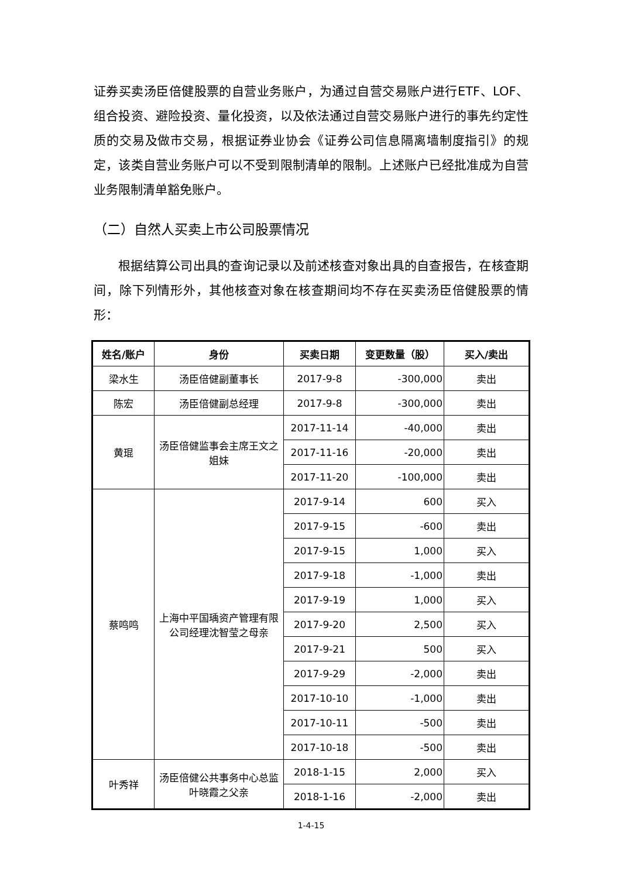证券买卖汤臣倍健股票的自营业务账户，为通过自营交易账户进行ETF、LOF、组合投资、避险投资、量化投资，以及依法通过自营交易账户进行的事先约定性质的交易及做市交易，根据证券业协会《证券公司信息隔离墙制度指引》的规定，该类自营业务账户可以不受到限制清单的限制。上述账户已经批准成为自营业务限制清单豁免账户。
（二）自然人买卖上市公司股票情况
根据结算公司出具的查询记录以及前述核查对象出具的自查报告，在核查期间，除下列情形外，其他核查对象在核查期间均不存在买卖汤臣倍健股票的情形：
| 姓名/账户 | 身份 | 买卖日期 | 变更数量（股） | 买入/卖出 |
| --- | --- | --- | --- | --- |
| 梁水生 | 汤臣倍健副董事长 | 2017-9-8 | -300,000 | 卖出 |
| 陈宏 | 汤臣倍健副总经理 | 2017-9-8 | -300,000 | 卖出 |
| 黄琨 | 汤臣倍健监事会主席王文之姐妹 | 2017-11-14 | -40,000 | 卖出 |
| | | 2017-11-16 | -20,000 | 卖出 |
| | | 2017-11-20 | -100,000 | 卖出 |
| 蔡鸣鸣 | 上海中平国瑀资产管理有限公司经理沈智莹之母亲 | 2017-9-14 | 600 | 买入 |
| | | 2017-9-15 | -600 | 卖出 |
| | | 2017-9-15 | 1,000 | 买入 |
| | | 2017-9-18 | -1,000 | 卖出 |
| | | 2017-9-19 | 1,000 | 买入 |
| | | 2017-9-20 | 2,500 | 买入 |
| | | 2017-9-21 | 500 | 买入 |
| | | 2017-9-29 | -2,000 | 卖出 |
| | | 2017-10-10 | -1,000 | 卖出 |
| | | 2017-10-11 | -500 | 卖出 |
| | | 2017-10-18 | -500 | 卖出 |
| 叶秀祥 | 汤臣倍健公共事务中心总监叶晓霞之父亲 | 2018-1-15 | 2,000 | 买入 |
| | | 2018-1-16 | -2,000 | 卖出 |
1-4-15